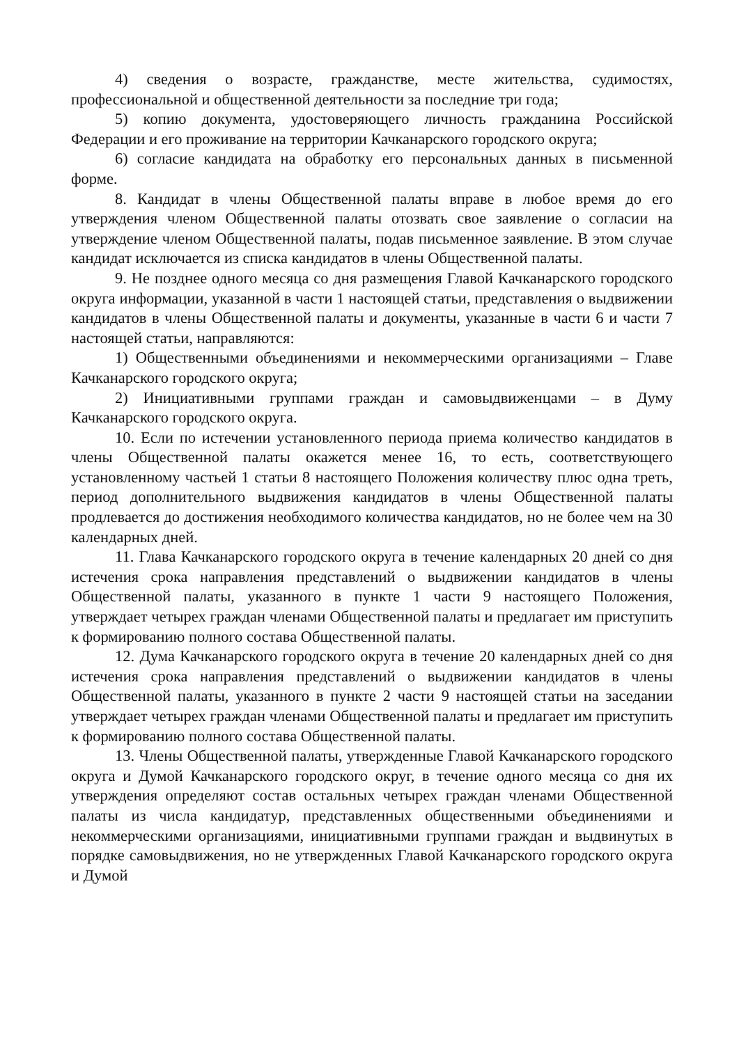4) сведения о возрасте, гражданстве, месте жительства, судимостях, профессиональной и общественной деятельности за последние три года;
5) копию документа, удостоверяющего личность гражданина Российской Федерации и его проживание на территории Качканарского городского округа;
6) согласие кандидата на обработку его персональных данных в письменной форме.
8. Кандидат в члены Общественной палаты вправе в любое время до его утверждения членом Общественной палаты отозвать свое заявление о согласии на утверждение членом Общественной палаты, подав письменное заявление. В этом случае кандидат исключается из списка кандидатов в члены Общественной палаты.
9. Не позднее одного месяца со дня размещения Главой Качканарского городского округа информации, указанной в части 1 настоящей статьи, представления о выдвижении кандидатов в члены Общественной палаты и документы, указанные в части 6 и части 7 настоящей статьи, направляются:
1) Общественными объединениями и некоммерческими организациями – Главе Качканарского городского округа;
2) Инициативными группами граждан и самовыдвиженцами – в Думу Качканарского городского округа.
10. Если по истечении установленного периода приема количество кандидатов в члены Общественной палаты окажется менее 16, то есть, соответствующего установленному частьей 1 статьи 8 настоящего Положения количеству плюс одна треть, период дополнительного выдвижения кандидатов в члены Общественной палаты продлевается до достижения необходимого количества кандидатов, но не более чем на 30 календарных дней.
11. Глава Качканарского городского округа в течение календарных 20 дней со дня истечения срока направления представлений о выдвижении кандидатов в члены Общественной палаты, указанного в пункте 1 части 9 настоящего Положения, утверждает четырех граждан членами Общественной палаты и предлагает им приступить к формированию полного состава Общественной палаты.
12. Дума Качканарского городского округа в течение 20 календарных дней со дня истечения срока направления представлений о выдвижении кандидатов в члены Общественной палаты, указанного в пункте 2 части 9 настоящей статьи на заседании утверждает четырех граждан членами Общественной палаты и предлагает им приступить к формированию полного состава Общественной палаты.
13. Члены Общественной палаты, утвержденные Главой Качканарского городского округа и Думой Качканарского городского округ, в течение одного месяца со дня их утверждения определяют состав остальных четырех граждан членами Общественной палаты из числа кандидатур, представленных общественными объединениями и некоммерческими организациями, инициативными группами граждан и выдвинутых в порядке самовыдвижения, но не утвержденных Главой Качканарского городского округа и Думой